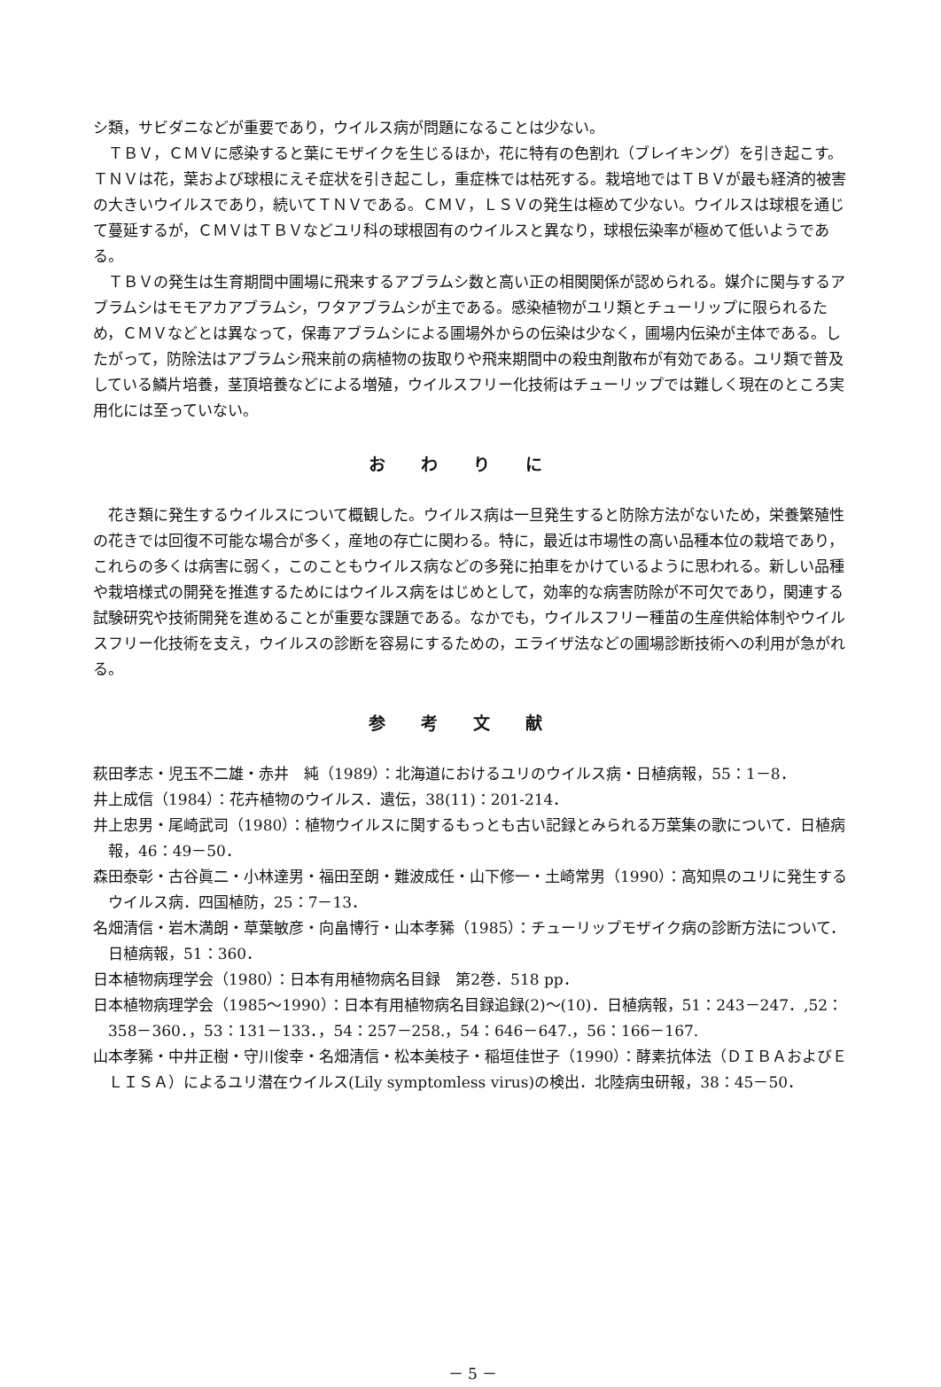シ類，サビダニなどが重要であり，ウイルス病が問題になることは少ない。
ＴＢＶ，ＣＭＶに感染すると葉にモザイクを生じるほか，花に特有の色割れ（ブレイキング）を引き起こす。ＴＮＶは花，葉および球根にえそ症状を引き起こし，重症株では枯死する。栽培地ではＴＢＶが最も経済的被害の大きいウイルスであり，続いてＴＮＶである。ＣＭＶ，ＬＳＶの発生は極めて少ない。ウイルスは球根を通じて蔓延するが，ＣＭＶはＴＢＶなどユリ科の球根固有のウイルスと異なり，球根伝染率が極めて低いようである。
ＴＢＶの発生は生育期間中圃場に飛来するアブラムシ数と高い正の相関関係が認められる。媒介に関与するアブラムシはモモアカアブラムシ，ワタアブラムシが主である。感染植物がユリ類とチューリップに限られるため，ＣＭＶなどとは異なって，保毒アブラムシによる圃場外からの伝染は少なく，圃場内伝染が主体である。したがって，防除法はアブラムシ飛来前の病植物の抜取りや飛来期間中の殺虫剤散布が有効である。ユリ類で普及している鱗片培養，茎頂培養などによる増殖，ウイルスフリー化技術はチューリップでは難しく現在のところ実用化には至っていない。
おわりに
花き類に発生するウイルスについて概観した。ウイルス病は一旦発生すると防除方法がないため，栄養繁殖性の花きでは回復不可能な場合が多く，産地の存亡に関わる。特に，最近は市場性の高い品種本位の栽培であり，これらの多くは病害に弱く，このこともウイルス病などの多発に拍車をかけているように思われる。新しい品種や栽培様式の開発を推進するためにはウイルス病をはじめとして，効率的な病害防除が不可欠であり，関連する試験研究や技術開発を進めることが重要な課題である。なかでも，ウイルスフリー種苗の生産供給体制やウイルスフリー化技術を支え，ウイルスの診断を容易にするための，エライザ法などの圃場診断技術への利用が急がれる。
参考文献
萩田孝志・児玉不二雄・赤井　純（1989）：北海道におけるユリのウイルス病・日植病報，55：1－8．
井上成信（1984）：花卉植物のウイルス．遺伝，38(11)：201-214．
井上忠男・尾崎武司（1980）：植物ウイルスに関するもっとも古い記録とみられる万葉集の歌について．日植病報，46：49－50．
森田泰彰・古谷眞二・小林達男・福田至朗・難波成任・山下修一・土崎常男（1990）：高知県のユリに発生するウイルス病．四国植防，25：7－13．
名畑清信・岩木満朗・草葉敏彦・向畠博行・山本孝豨（1985）：チューリップモザイク病の診断方法について．日植病報，51：360．
日本植物病理学会（1980）：日本有用植物病名目録　第2巻．518 pp．
日本植物病理学会（1985～1990）：日本有用植物病名目録追録(2)～(10)．日植病報，51：243－247．,52：358－360．，53：131－133．，54：257－258.，54：646－647.，56：166－167.
山本孝豨・中井正樹・守川俊幸・名畑清信・松本美枝子・稲垣佳世子（1990）：酵素抗体法（ＤＩＢＡおよびＥＬＩＳＡ）によるユリ潜在ウイルス(Lily symptomless virus)の検出．北陸病虫研報，38：45－50．
－ 5 －